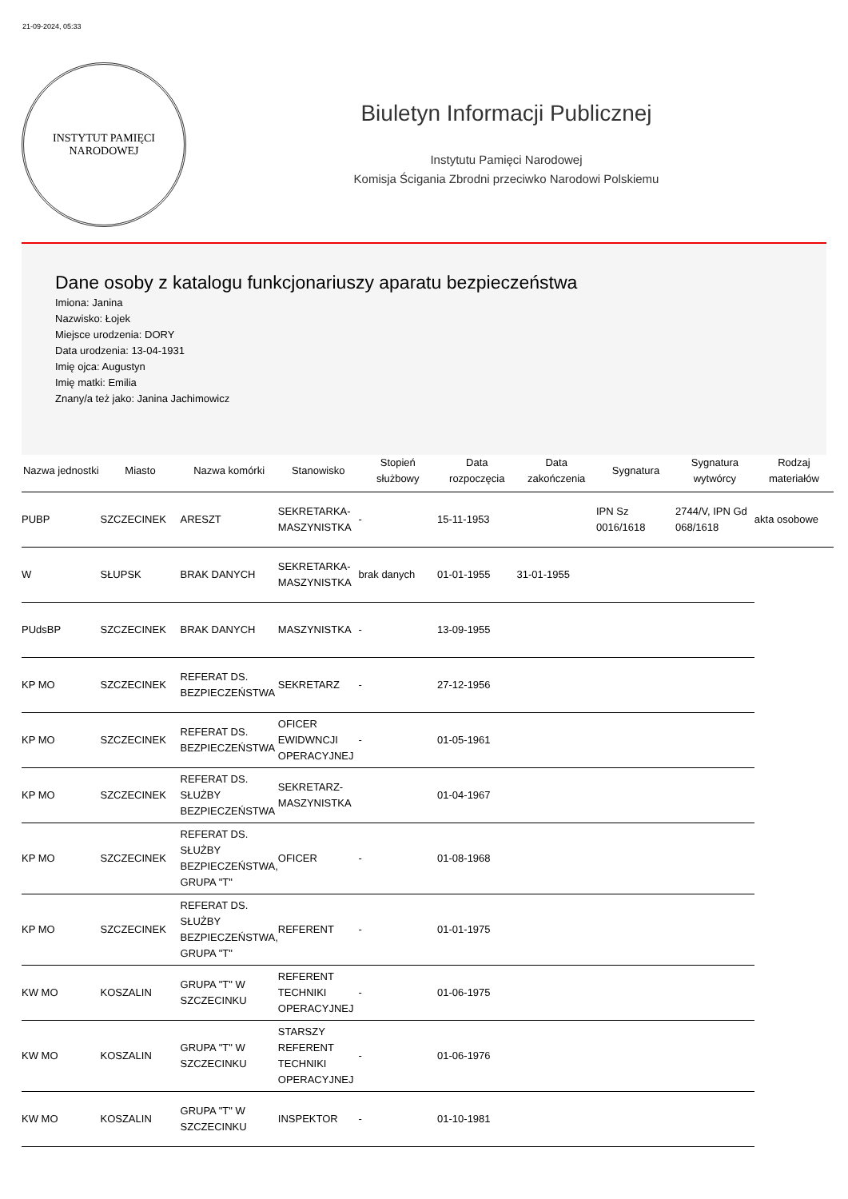21-09-2024, 05:33
INSTYTUT PAMIĘCI
NARODOWEJ
Biuletyn Informacji Publicznej
Instytutu Pamięci Narodowej
Komisja Ścigania Zbrodni przeciwko Narodowi Polskiemu
Dane osoby z katalogu funkcjonariuszy aparatu bezpieczeństwa
Imiona: Janina
Nazwisko: Łojek
Miejsce urodzenia: DORY
Data urodzenia: 13-04-1931
Imię ojca: Augustyn
Imię matki: Emilia
Znany/a też jako: Janina Jachimowicz
| Nazwa jednostki | Miasto | Nazwa komórki | Stanowisko | Stopień służbowy | Data rozpoczęcia | Data zakończenia | Sygnatura | Sygnatura wytwórcy | Rodzaj materiałów |
| --- | --- | --- | --- | --- | --- | --- | --- | --- | --- |
| PUBP | SZCZECINEK | ARESZT | SEKRETARKA-MASZYNISTKA | - | 15-11-1953 | | IPN Sz 0016/1618 | 2744/V, IPN Gd 068/1618 | akta osobowe |
| W | SŁUPSK | BRAK DANYCH | SEKRETARKA-MASZYNISTKA | brak danych | 01-01-1955 | 31-01-1955 | | | |
| PUdsBP | SZCZECINEK | BRAK DANYCH | MASZYNISTKA | - | 13-09-1955 | | | | |
| KP MO | SZCZECINEK | REFERAT DS. BEZPIECZEŃSTWA | SEKRETARZ | - | 27-12-1956 | | | | |
| KP MO | SZCZECINEK | REFERAT DS. BEZPIECZEŃSTWA | OFICER EWIDWNCJI OPERACYJNEJ | - | 01-05-1961 | | | | |
| KP MO | SZCZECINEK | REFERAT DS. SŁUŻBY BEZPIECZEŃSTWA | SEKRETARZ-MASZYNISTKA | | 01-04-1967 | | | | |
| KP MO | SZCZECINEK | REFERAT DS. SŁUŻBY BEZPIECZEŃSTWA, GRUPA "T" | OFICER | - | 01-08-1968 | | | | |
| KP MO | SZCZECINEK | REFERAT DS. SŁUŻBY BEZPIECZEŃSTWA, GRUPA "T" | REFERENT | - | 01-01-1975 | | | | |
| KW MO | KOSZALIN | GRUPA "T" W SZCZECINKU | REFERENT TECHNIKI OPERACYJNEJ | - | 01-06-1975 | | | | |
| KW MO | KOSZALIN | GRUPA "T" W SZCZECINKU | STARSZY REFERENT TECHNIKI OPERACYJNEJ | - | 01-06-1976 | | | | |
| KW MO | KOSZALIN | GRUPA "T" W SZCZECINKU | INSPEKTOR | - | 01-10-1981 | | | | |